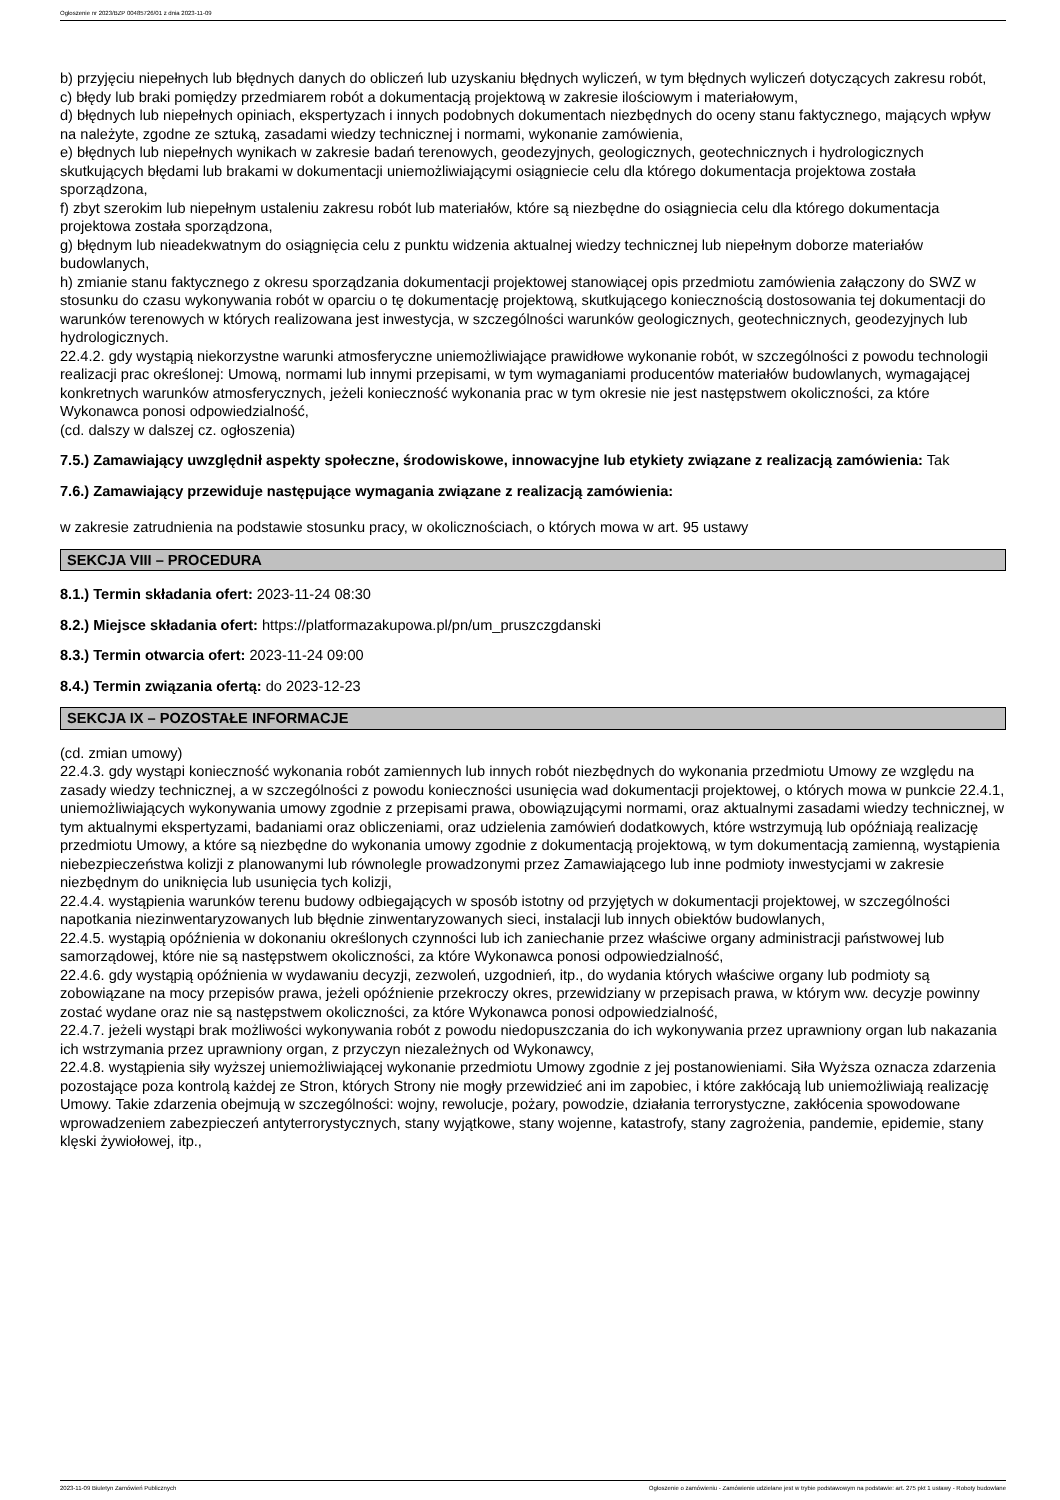Ogłoszenie nr 2023/BZP 00485726/01 z dnia 2023-11-09
b) przyjęciu niepełnych lub błędnych danych do obliczeń lub uzyskaniu błędnych wyliczeń, w tym błędnych wyliczeń dotyczących zakresu robót,
c) błędy lub braki pomiędzy przedmiarem robót a dokumentacją projektową w zakresie ilościowym i materiałowym,
d) błędnych lub niepełnych opiniach, ekspertyzach i innych podobnych dokumentach niezbędnych do oceny stanu faktycznego, mających wpływ na należyte, zgodne ze sztuką, zasadami wiedzy technicznej i normami, wykonanie zamówienia,
e) błędnych lub niepełnych wynikach w zakresie badań terenowych, geodezyjnych, geologicznych, geotechnicznych i hydrologicznych skutkujących błędami lub brakami w dokumentacji uniemożliwiającymi osiągniecie celu dla którego dokumentacja projektowa została sporządzona,
f) zbyt szerokim lub niepełnym ustaleniu zakresu robót lub materiałów, które są niezbędne do osiągniecia celu dla którego dokumentacja projektowa została sporządzona,
g) błędnym lub nieadekwatnym do osiągnięcia celu z punktu widzenia aktualnej wiedzy technicznej lub niepełnym doborze materiałów budowlanych,
h) zmianie stanu faktycznego z okresu sporządzania dokumentacji projektowej stanowiącej opis przedmiotu zamówienia załączony do SWZ w stosunku do czasu wykonywania robót w oparciu o tę dokumentację projektową, skutkującego koniecznością dostosowania tej dokumentacji do warunków terenowych w których realizowana jest inwestycja, w szczególności warunków geologicznych, geotechnicznych, geodezyjnych lub hydrologicznych.
22.4.2. gdy wystąpią niekorzystne warunki atmosferyczne uniemożliwiające prawidłowe wykonanie robót, w szczególności z powodu technologii realizacji prac określonej: Umową, normami lub innymi przepisami, w tym wymaganiami producentów materiałów budowlanych, wymagającej konkretnych warunków atmosferycznych, jeżeli konieczność wykonania prac w tym okresie nie jest następstwem okoliczności, za które Wykonawca ponosi odpowiedzialność,
(cd. dalszy w dalszej cz. ogłoszenia)
7.5.) Zamawiający uwzględnił aspekty społeczne, środowiskowe, innowacyjne lub etykiety związane z realizacją zamówienia: Tak
7.6.) Zamawiający przewiduje następujące wymagania związane z realizacją zamówienia:
w zakresie zatrudnienia na podstawie stosunku pracy, w okolicznościach, o których mowa w art. 95 ustawy
SEKCJA VIII – PROCEDURA
8.1.) Termin składania ofert: 2023-11-24 08:30
8.2.) Miejsce składania ofert: https://platformazakupowa.pl/pn/um_pruszczgdanski
8.3.) Termin otwarcia ofert: 2023-11-24 09:00
8.4.) Termin związania ofertą: do 2023-12-23
SEKCJA IX – POZOSTAŁE INFORMACJE
(cd. zmian umowy)
22.4.3. gdy wystąpi konieczność wykonania robót zamiennych lub innych robót niezbędnych do wykonania przedmiotu Umowy ze względu na zasady wiedzy technicznej, a w szczególności z powodu konieczności usunięcia wad dokumentacji projektowej, o których mowa w punkcie 22.4.1, uniemożliwiających wykonywania umowy zgodnie z przepisami prawa, obowiązującymi normami, oraz aktualnymi zasadami wiedzy technicznej, w tym aktualnymi ekspertyzami, badaniami oraz obliczeniami, oraz udzielenia zamówień dodatkowych, które wstrzymują lub opóźniają realizację przedmiotu Umowy, a które są niezbędne do wykonania umowy zgodnie z dokumentacją projektową, w tym dokumentacją zamienną, wystąpienia niebezpieczeństwa kolizji z planowanymi lub równolegle prowadzonymi przez Zamawiającego lub inne podmioty inwestycjami w zakresie niezbędnym do uniknięcia lub usunięcia tych kolizji,
22.4.4. wystąpienia warunków terenu budowy odbiegających w sposób istotny od przyjętych w dokumentacji projektowej, w szczególności napotkania niezinwentaryzowanych lub błędnie zinwentaryzowanych sieci, instalacji lub innych obiektów budowlanych,
22.4.5. wystąpią opóźnienia w dokonaniu określonych czynności lub ich zaniechanie przez właściwe organy administracji państwowej lub samorządowej, które nie są następstwem okoliczności, za które Wykonawca ponosi odpowiedzialność,
22.4.6. gdy wystąpią opóźnienia w wydawaniu decyzji, zezwoleń, uzgodnień, itp., do wydania których właściwe organy lub podmioty są zobowiązane na mocy przepisów prawa, jeżeli opóźnienie przekroczy okres, przewidziany w przepisach prawa, w którym ww. decyzje powinny zostać wydane oraz nie są następstwem okoliczności, za które Wykonawca ponosi odpowiedzialność,
22.4.7. jeżeli wystąpi brak możliwości wykonywania robót z powodu niedopuszczania do ich wykonywania przez uprawniony organ lub nakazania ich wstrzymania przez uprawniony organ, z przyczyn niezależnych od Wykonawcy,
22.4.8. wystąpienia siły wyższej uniemożliwiającej wykonanie przedmiotu Umowy zgodnie z jej postanowieniami. Siła Wyższa oznacza zdarzenia pozostające poza kontrolą każdej ze Stron, których Strony nie mogły przewidzieć ani im zapobiec, i które zakłócają lub uniemożliwiają realizację Umowy. Takie zdarzenia obejmują w szczególności: wojny, rewolucje, pożary, powodzie, działania terrorystyczne, zakłócenia spowodowane wprowadzeniem zabezpieczeń antyterrorystycznych, stany wyjątkowe, stany wojenne, katastrofy, stany zagrożenia, pandemie, epidemie, stany klęski żywiołowej, itp.,
2023-11-09 Biuletyn Zamówień Publicznych Ogłoszenie o zamówieniu - Zamówienie udzielane jest w trybie podstawowym na podstawie: art. 275 pkt 1 ustawy - Roboty budowlane